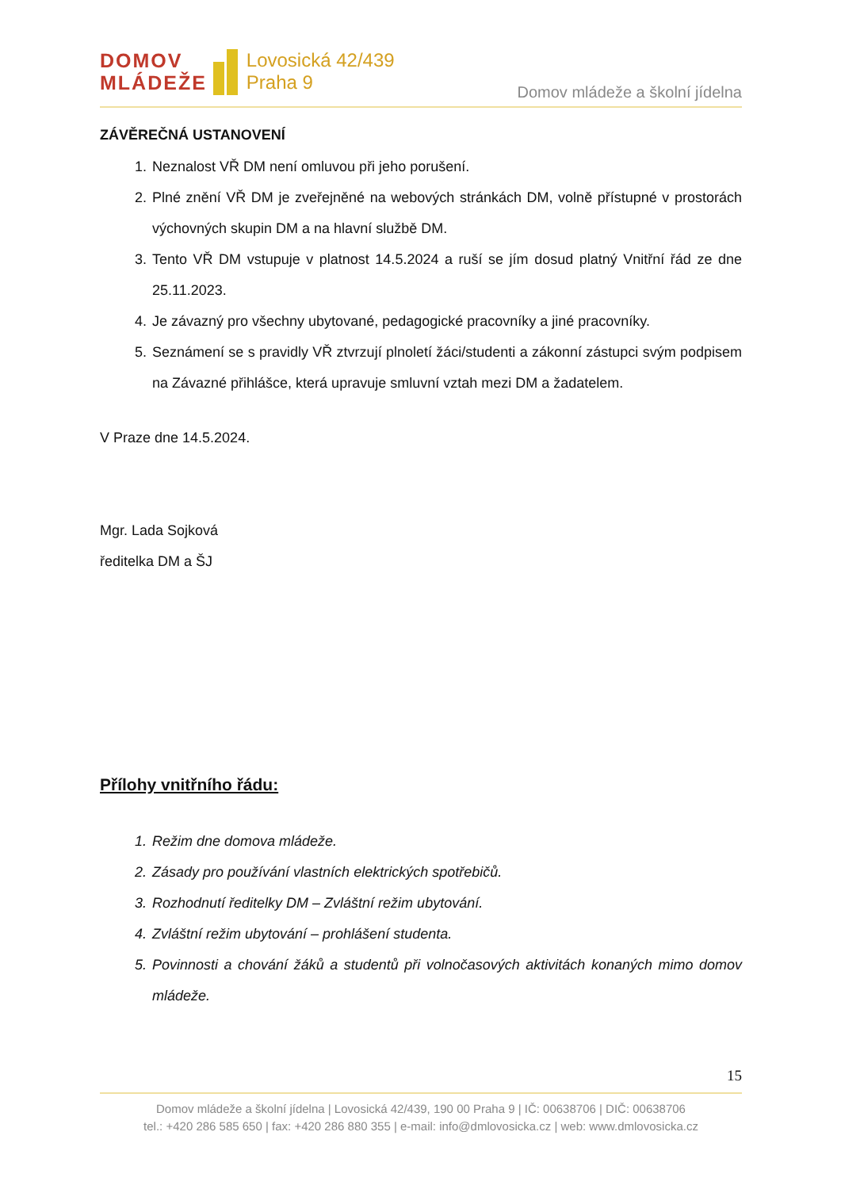DOMOV
MLÁDEŽE
Lovosická 42/439
Praha 9
Domov mládeže a školní jídelna
ZÁVĚREČNÁ USTANOVENÍ
1. Neznalost VŘ DM není omluvou při jeho porušení.
2. Plné znění VŘ DM je zveřejněné na webových stránkách DM, volně přístupné v prostorách výchovných skupin DM a na hlavní službě DM.
3. Tento VŘ DM vstupuje v platnost 14.5.2024 a ruší se jím dosud platný Vnitřní řád ze dne 25.11.2023.
4. Je závazný pro všechny ubytované, pedagogické pracovníky a jiné pracovníky.
5. Seznámení se s pravidly VŘ ztvrzují plnoletí žáci/studenti a zákonní zástupci svým podpisem na Závazné přihlášce, která upravuje smluvní vztah mezi DM a žadatelem.
V Praze dne 14.5.2024.
Mgr. Lada Sojková
ředitelka DM a ŠJ
Přílohy vnitřního řádu:
1. Režim dne domova mládeže.
2. Zásady pro používání vlastních elektrických spotřebičů.
3. Rozhodnutí ředitelky DM – Zvláštní režim ubytování.
4. Zvláštní režim ubytování – prohlášení studenta.
5. Povinnosti a chování žáků a studentů při volnočasových aktivitách konaných mimo domov mládeže.
15
Domov mládeže a školní jídelna | Lovosická 42/439, 190 00 Praha 9 | IČ: 00638706 | DIČ: 00638706
tel.: +420 286 585 650 | fax: +420 286 880 355 | e-mail: info@dmlovosicka.cz | web: www.dmlovosicka.cz